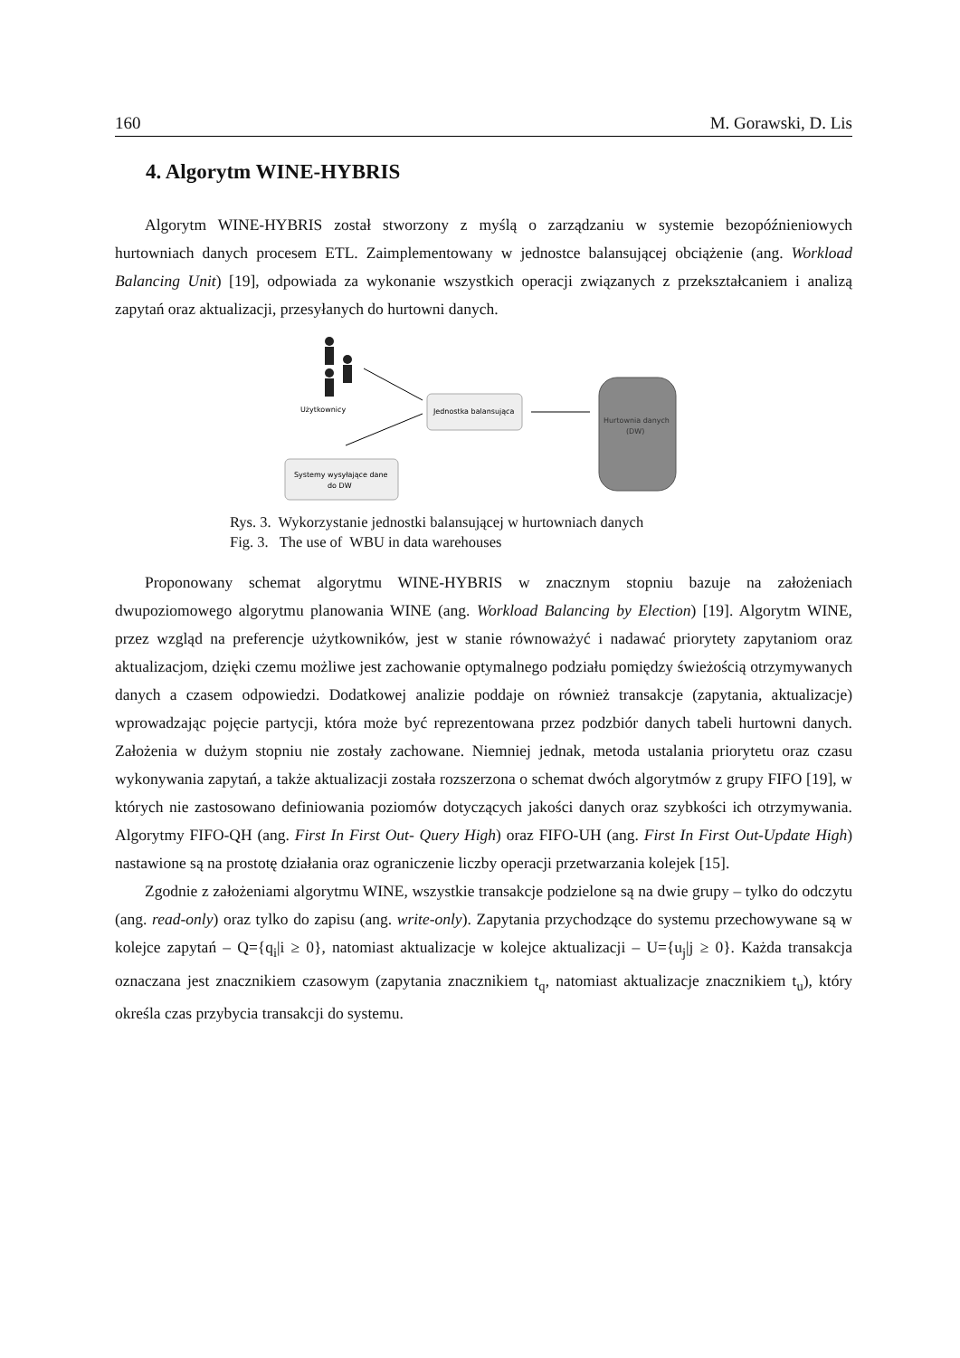160 M. Gorawski, D. Lis
4. Algorytm WINE-HYBRIS
Algorytm WINE-HYBRIS został stworzony z myślą o zarządzaniu w systemie bezopóźnieniowych hurtowniach danych procesem ETL. Zaimplementowany w jednostce balansującej obciążenie (ang. Workload Balancing Unit) [19], odpowiada za wykonanie wszystkich operacji związanych z przekształcaniem i analizą zapytań oraz aktualizacji, przesyłanych do hurtowni danych.
Użytkownicy
Jednostka balansująca
Hurtownia danych
(DW)
Systemy wysyłające dane
do DW
Rys. 3. Wykorzystanie jednostki balansującej w hurtowniach danych
Fig. 3. The use of WBU in data warehouses
Proponowany schemat algorytmu WINE-HYBRIS w znacznym stopniu bazuje na założeniach dwupoziomowego algorytmu planowania WINE (ang. Workload Balancing by Election) [19]. Algorytm WINE, przez wzgląd na preferencje użytkowników, jest w stanie równoważyć i nadawać priorytety zapytaniom oraz aktualizacjom, dzięki czemu możliwe jest zachowanie optymalnego podziału pomiędzy świeżością otrzymywanych danych a czasem odpowiedzi. Dodatkowej analizie poddaje on również transakcje (zapytania, aktualizacje) wprowadzając pojęcie partycji, która może być reprezentowana przez podzbiór danych tabeli hurtowni danych. Założenia w dużym stopniu nie zostały zachowane. Niemniej jednak, metoda ustalania priorytetu oraz czasu wykonywania zapytań, a także aktualizacji została rozszerzona o schemat dwóch algorytmów z grupy FIFO [19], w których nie zastosowano definiowania poziomów dotyczących jakości danych oraz szybkości ich otrzymywania. Algorytmy FIFO-QH (ang. First In First Out- Query High) oraz FIFO-UH (ang. First In First Out-Update High) nastawione są na prostotę działania oraz ograniczenie liczby operacji przetwarzania kolejek [15].
Zgodnie z założeniami algorytmu WINE, wszystkie transakcje podzielone są na dwie grupy – tylko do odczytu (ang. read-only) oraz tylko do zapisu (ang. write-only). Zapytania przychodzące do systemu przechowywane są w kolejce zapytań – Q={q<sub>i</sub>|i ≥ 0}, natomiast aktualizacje w kolejce aktualizacji – U={u<sub>j</sub>|j ≥ 0}. Każda transakcja oznaczana jest znacznikiem czasowym (zapytania znacznikiem t<sub>q</sub>, natomiast aktualizacje znacznikiem t<sub>u</sub>), który określa czas przybycia transakcji do systemu.